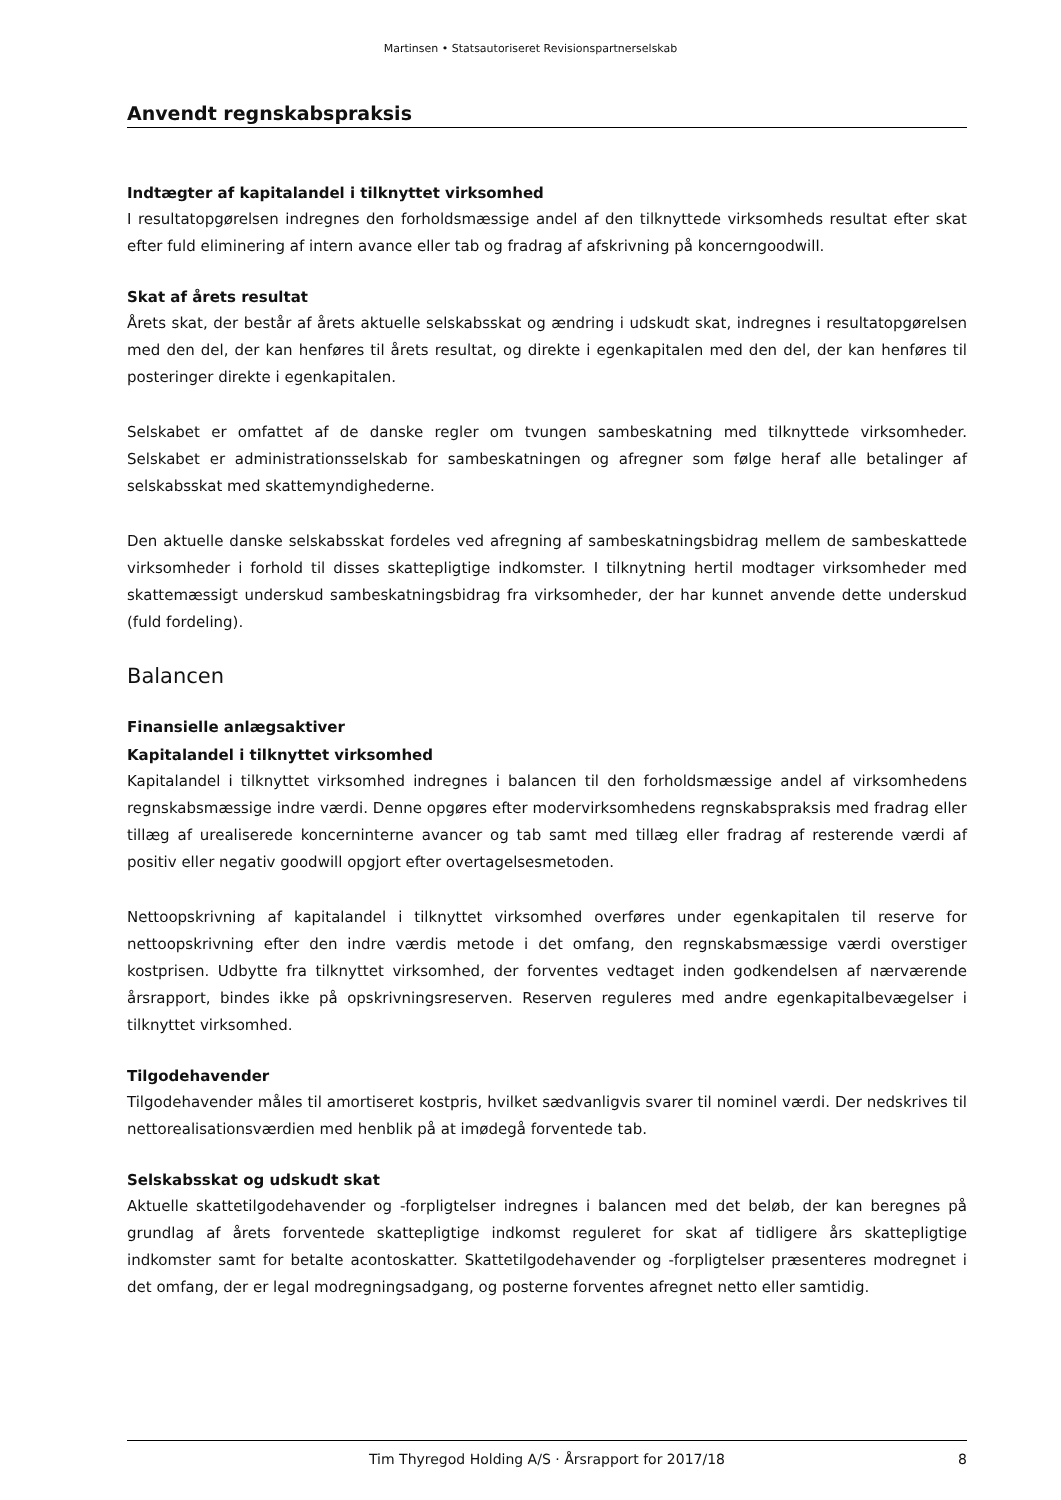Martinsen • Statsautoriseret Revisionspartnerselskab
Anvendt regnskabspraksis
Indtægter af kapitalandel i tilknyttet virksomhed
I resultatopgørelsen indregnes den forholdsmæssige andel af den tilknyttede virksomheds resultat efter skat efter fuld eliminering af intern avance eller tab og fradrag af afskrivning på koncerngoodwill.
Skat af årets resultat
Årets skat, der består af årets aktuelle selskabsskat og ændring i udskudt skat, indregnes i resultatopgørelsen med den del, der kan henføres til årets resultat, og direkte i egenkapitalen med den del, der kan henføres til posteringer direkte i egenkapitalen.
Selskabet er omfattet af de danske regler om tvungen sambeskatning med tilknyttede virksomheder. Selskabet er administrationsselskab for sambeskatningen og afregner som følge heraf alle betalinger af selskabsskat med skattemyndighederne.
Den aktuelle danske selskabsskat fordeles ved afregning af sambeskatningsbidrag mellem de sambeskattede virksomheder i forhold til disses skattepligtige indkomster. I tilknytning hertil modtager virksomheder med skattemæssigt underskud sambeskatningsbidrag fra virksomheder, der har kunnet anvende dette underskud (fuld fordeling).
Balancen
Finansielle anlægsaktiver
Kapitalandel i tilknyttet virksomhed
Kapitalandel i tilknyttet virksomhed indregnes i balancen til den forholdsmæssige andel af virksomhedens regnskabsmæssige indre værdi. Denne opgøres efter modervirksomhedens regnskabspraksis med fradrag eller tillæg af urealiserede koncerninterne avancer og tab samt med tillæg eller fradrag af resterende værdi af positiv eller negativ goodwill opgjort efter overtagelsesmetoden.
Nettoopskrivning af kapitalandel i tilknyttet virksomhed overføres under egenkapitalen til reserve for nettoopskrivning efter den indre værdis metode i det omfang, den regnskabsmæssige værdi overstiger kostprisen. Udbytte fra tilknyttet virksomhed, der forventes vedtaget inden godkendelsen af nærværende årsrapport, bindes ikke på opskrivningsreserven. Reserven reguleres med andre egenkapitalbevægelser i tilknyttet virksomhed.
Tilgodehavender
Tilgodehavender måles til amortiseret kostpris, hvilket sædvanligvis svarer til nominel værdi. Der nedskrives til nettorealisationsværdien med henblik på at imødegå forventede tab.
Selskabsskat og udskudt skat
Aktuelle skattetilgodehavender og -forpligtelser indregnes i balancen med det beløb, der kan beregnes på grundlag af årets forventede skattepligtige indkomst reguleret for skat af tidligere års skattepligtige indkomster samt for betalte acontoskatter. Skattetilgodehavender og -forpligtelser præsenteres modregnet i det omfang, der er legal modregningsadgang, og posterne forventes afregnet netto eller samtidig.
Tim Thyregod Holding A/S · Årsrapport for 2017/18 8